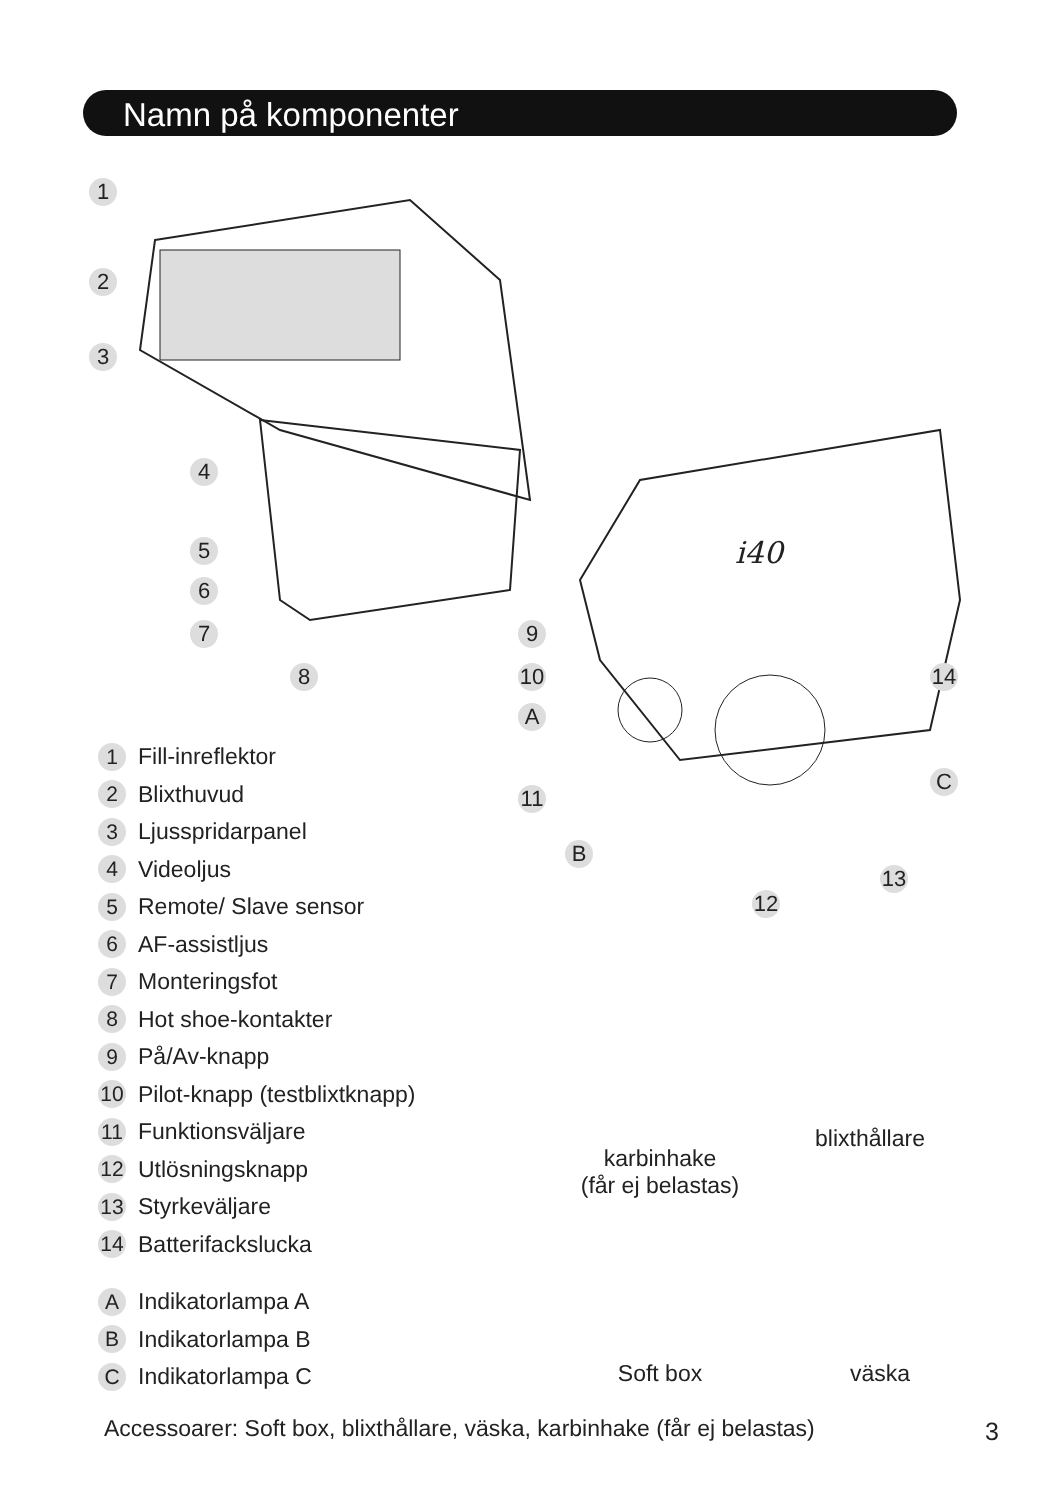Namn på komponenter
1
2
3
4
5
6
7
8
9
10
A
11
B
12
13
14
C
i40
1 Fill-inreflektor
2 Blixthuvud
3 Ljusspridarpanel
4 Videoljus
5 Remote/ Slave sensor
6 AF-assistljus
7 Monteringsfot
8 Hot shoe-kontakter
9 På/Av-knapp
10 Pilot-knapp (testblixtknapp)
11 Funktionsväljare
12 Utlösningsknapp
13 Styrkeväljare
14 Batterifackslucka
A Indikatorlampa A
B Indikatorlampa B
C Indikatorlampa C
karbinhake
(får ej belastas)
blixthållare
Soft box väska
Accessoarer: Soft box, blixthållare, väska, karbinhake (får ej belastas)
3